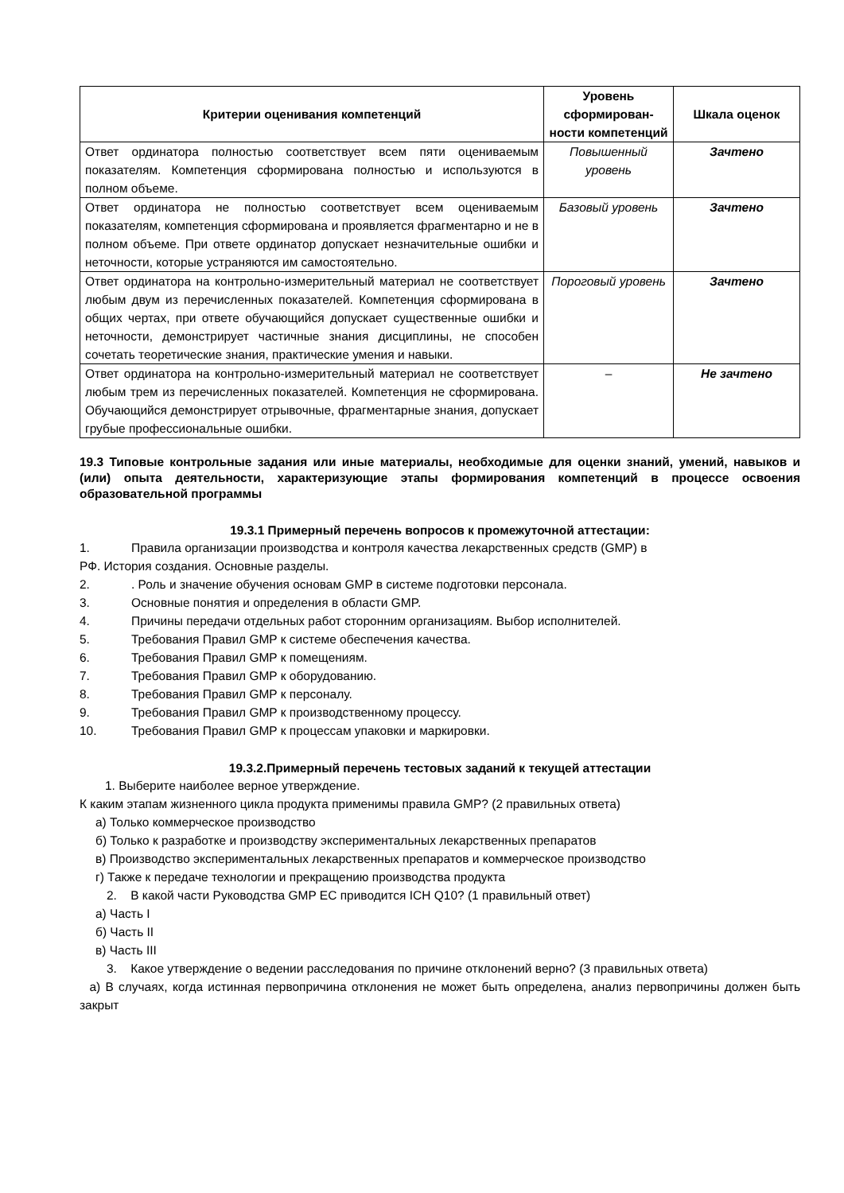| Критерии оценивания компетенций | Уровень сформирован-ности компетенций | Шкала оценок |
| --- | --- | --- |
| Ответ ординатора полностью соответствует всем пяти оцениваемым показателям. Компетенция сформирована полностью и используются в полном объеме. | Повышенный уровень | Зачтено |
| Ответ ординатора не полностью соответствует всем оцениваемым показателям, компетенция сформирована и проявляется фрагментарно и не в полном объеме. При ответе ординатор допускает незначительные ошибки и неточности, которые устраняются им самостоятельно. | Базовый уровень | Зачтено |
| Ответ ординатора на контрольно-измерительный материал не соответствует любым двум из перечисленных показателей. Компетенция сформирована в общих чертах, при ответе обучающийся допускает существенные ошибки и неточности, демонстрирует частичные знания дисциплины, не способен сочетать теоретические знания, практические умения и навыки. | Пороговый уровень | Зачтено |
| Ответ ординатора на контрольно-измерительный материал не соответствует любым трем из перечисленных показателей. Компетенция не сформирована. Обучающийся демонстрирует отрывочные, фрагментарные знания, допускает грубые профессиональные ошибки. | – | Не зачтено |
19.3 Типовые контрольные задания или иные материалы, необходимые для оценки знаний, умений, навыков и (или) опыта деятельности, характеризующие этапы формирования компетенций в процессе освоения образовательной программы
19.3.1 Примерный перечень вопросов к промежуточной аттестации:
1. Правила организации производства и контроля качества лекарственных средств (GMP) в
РФ. История создания. Основные разделы.
2.. Роль и значение обучения основам GMP в системе подготовки персонала.
3. Основные понятия и определения в области GMP.
4. Причины передачи отдельных работ сторонним организациям. Выбор исполнителей.
5. Требования Правил GMP к системе обеспечения качества.
6. Требования Правил GMP к помещениям.
7. Требования Правил GMP к оборудованию.
8. Требования Правил GMP к персоналу.
9. Требования Правил GMP к производственному процессу.
10. Требования Правил GMP к процессам упаковки и маркировки.
19.3.2.Примерный перечень тестовых заданий к текущей аттестации
1. Выберите наиболее верное утверждение.
К каким этапам жизненного цикла продукта применимы правила GMP? (2 правильных ответа)
а) Только коммерческое производство
б) Только к разработке и производству экспериментальных лекарственных препаратов
в) Производство экспериментальных лекарственных препаратов и коммерческое производство
г) Также к передаче технологии и прекращению производства продукта
2. В какой части Руководства GMP ЕС приводится ICH Q10? (1 правильный ответ)
а) Часть I
б) Часть II
в) Часть III
3. Какое утверждение о ведении расследования по причине отклонений верно? (3 правильных ответа)
а) В случаях, когда истинная первопричина отклонения не может быть определена, анализ первопричины должен быть закрыт